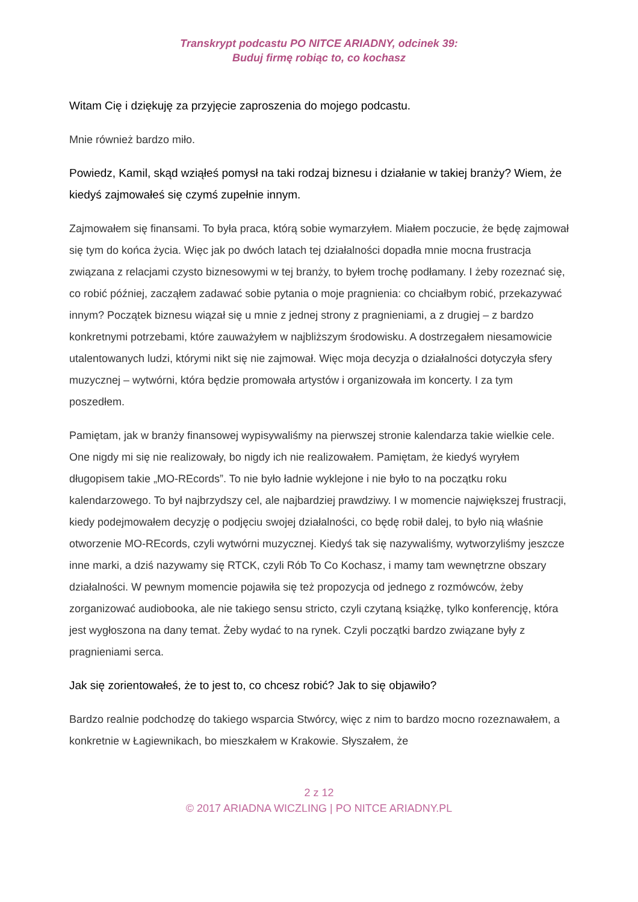Transkrypt podcastu PO NITCE ARIADNY, odcinek 39:
Buduj firmę robiąc to, co kochasz
Witam Cię i dziękuję za przyjęcie zaproszenia do mojego podcastu.
Mnie również bardzo miło.
Powiedz, Kamil, skąd wziąłeś pomysł na taki rodzaj biznesu i działanie w takiej branży? Wiem, że kiedyś zajmowałeś się czymś zupełnie innym.
Zajmowałem się finansami. To była praca, którą sobie wymarzyłem. Miałem poczucie, że będę zajmował się tym do końca życia. Więc jak po dwóch latach tej działalności dopadła mnie mocna frustracja związana z relacjami czysto biznesowymi w tej branży, to byłem trochę podłamany. I żeby rozeznać się, co robić później, zacząłem zadawać sobie pytania o moje pragnienia: co chciałbym robić, przekazywać innym? Początek biznesu wiązał się u mnie z jednej strony z pragnieniami, a z drugiej – z bardzo konkretnymi potrzebami, które zauważyłem w najbliższym środowisku. A dostrzegałem niesamowicie utalentowanych ludzi, którymi nikt się nie zajmował. Więc moja decyzja o działalności dotyczyła sfery muzycznej – wytwórni, która będzie promowała artystów i organizowała im koncerty. I za tym poszedłem.
Pamiętam, jak w branży finansowej wypisywaliśmy na pierwszej stronie kalendarza takie wielkie cele. One nigdy mi się nie realizowały, bo nigdy ich nie realizowałem. Pamiętam, że kiedyś wyryłem długopisem takie „MO-REcords”. To nie było ładnie wyklejone i nie było to na początku roku kalendarzowego. To był najbrzydszy cel, ale najbardziej prawdziwy. I w momencie największej frustracji, kiedy podejmowałem decyzję o podjęciu swojej działalności, co będę robił dalej, to było nią właśnie otworzenie MO-REcords, czyli wytwórni muzycznej. Kiedyś tak się nazywaliśmy, wytworzyliśmy jeszcze inne marki, a dziś nazywamy się RTCK, czyli Rób To Co Kochasz, i mamy tam wewnętrzne obszary działalności. W pewnym momencie pojawiła się też propozycja od jednego z rozmówców, żeby zorganizować audiobooka, ale nie takiego sensu stricto, czyli czytaną książkę, tylko konferencję, która jest wygłoszona na dany temat. Żeby wydać to na rynek. Czyli początki bardzo związane były z pragnieniami serca.
Jak się zorientowałeś, że to jest to, co chcesz robić? Jak to się objawiło?
Bardzo realnie podchodzę do takiego wsparcia Stwórcy, więc z nim to bardzo mocno rozeznawałem, a konkretnie w Łagiewnikach, bo mieszkałem w Krakowie. Słyszałem, że
2 z 12
© 2017 ARIADNA WICZLING | PO NITCE ARIADNY.PL